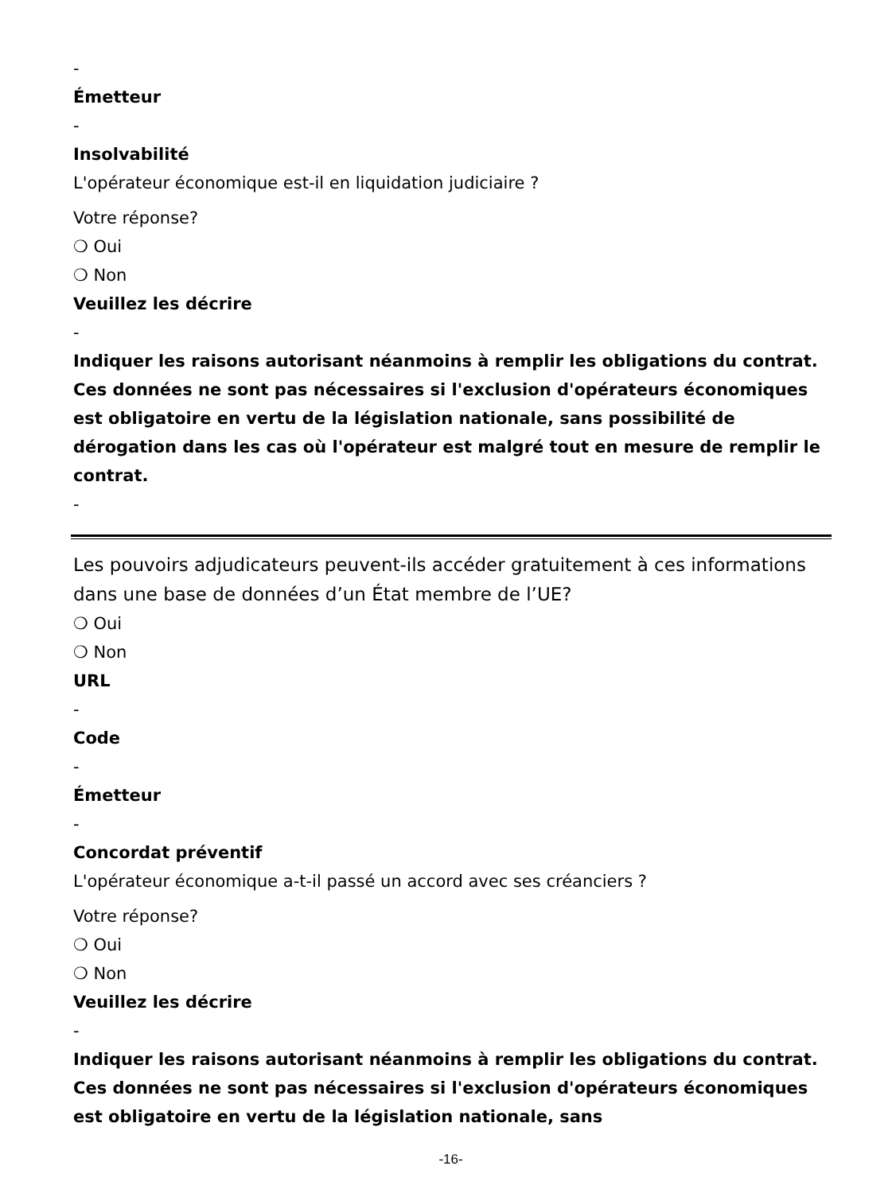-
Émetteur
-
Insolvabilité
L'opérateur économique est-il en liquidation judiciaire ?
Votre réponse?
❍ Oui
❍ Non
Veuillez les décrire
-
Indiquer les raisons autorisant néanmoins à remplir les obligations du contrat. Ces données ne sont pas nécessaires si l'exclusion d'opérateurs économiques est obligatoire en vertu de la législation nationale, sans possibilité de dérogation dans les cas où l'opérateur est malgré tout en mesure de remplir le contrat.
-
Les pouvoirs adjudicateurs peuvent-ils accéder gratuitement à ces informations dans une base de données d’un État membre de l’UE?
❍ Oui
❍ Non
URL
-
Code
-
Émetteur
-
Concordat préventif
L'opérateur économique a-t-il passé un accord avec ses créanciers ?
Votre réponse?
❍ Oui
❍ Non
Veuillez les décrire
-
Indiquer les raisons autorisant néanmoins à remplir les obligations du contrat. Ces données ne sont pas nécessaires si l'exclusion d'opérateurs économiques est obligatoire en vertu de la législation nationale, sans
-16-